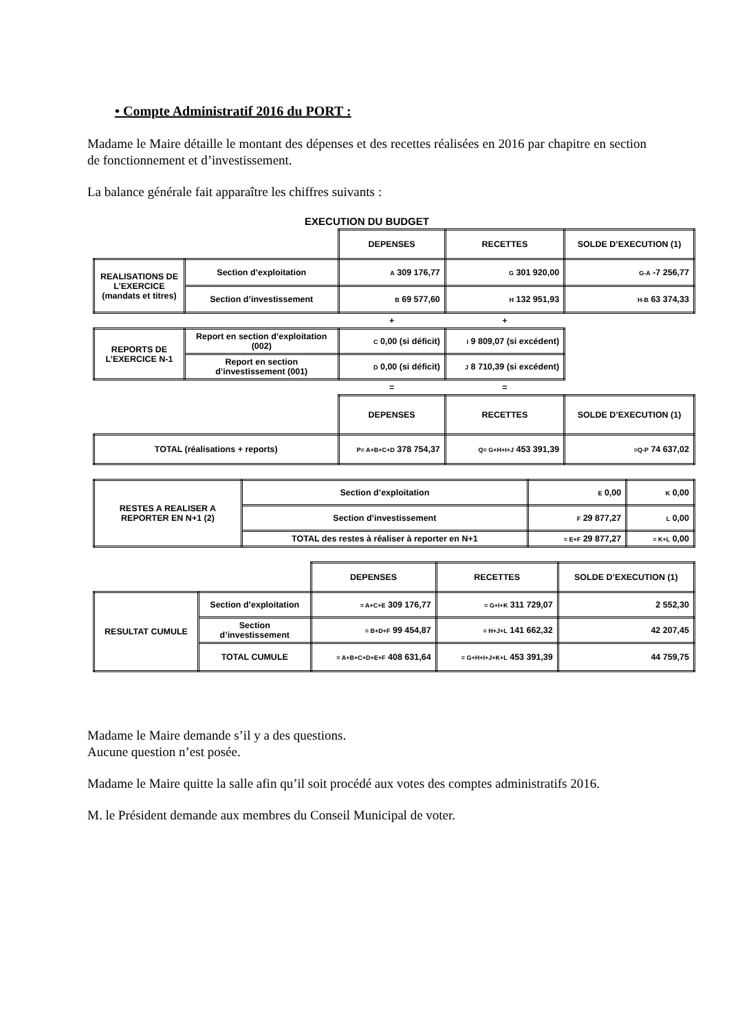• Compte Administratif 2016 du PORT :
Madame le Maire détaille le montant des dépenses et des recettes réalisées en 2016 par chapitre en section de fonctionnement et d’investissement.
La balance générale fait apparaître les chiffres suivants :
EXECUTION DU BUDGET
| | | DEPENSES | RECETTES | SOLDE D’EXECUTION (1) |
| REALISATIONS DE L’EXERCICE (mandats et titres) | Section d’exploitation | A 309 176,77 | G 301 920,00 | G-A -7 256,77 |
| | Section d’investissement | B 69 577,60 | H 132 951,93 | H-B 63 374,33 |
| | | + | + | |
| REPORTS DE L’EXERCICE N-1 | Report en section d’exploitation (002) | C 0,00 (si déficit) | I 9 809,07 (si excédent) | |
| | Report en section d’investissement (001) | D 0,00 (si déficit) | J 8 710,39 (si excédent) | |
| | | = | = | |
| | | DEPENSES | RECETTES | SOLDE D’EXECUTION (1) |
| TOTAL (réalisations + reports) | | P= A+B+C+D 378 754,37 | Q= G+H+I+J 453 391,39 | =Q-P 74 637,02 |
| RESTES A REALISER A REPORTER EN N+1 (2) | Section d’exploitation | E 0,00 | K 0,00 |
| | Section d’investissement | F 29 877,27 | L 0,00 |
| | TOTAL des restes à réaliser à reporter en N+1 | = E+F 29 877,27 | = K+L 0,00 |
| | | DEPENSES | RECETTES | SOLDE D’EXECUTION (1) |
| RESULTAT CUMULE | Section d’exploitation | = A+C+E 309 176,77 | = G+I+K 311 729,07 | 2 552,30 |
| | Section d’investissement | = B+D+F 99 454,87 | = H+J+L 141 662,32 | 42 207,45 |
| | TOTAL CUMULE | = A+B+C+D+E+F 408 631,64 | = G+H+I+J+K+L 453 391,39 | 44 759,75 |
Madame le Maire demande s’il y a des questions.
Aucune question n’est posée.
Madame le Maire quitte la salle afin qu’il soit procédé aux votes des comptes administratifs 2016.
M. le Président demande aux membres du Conseil Municipal de voter.